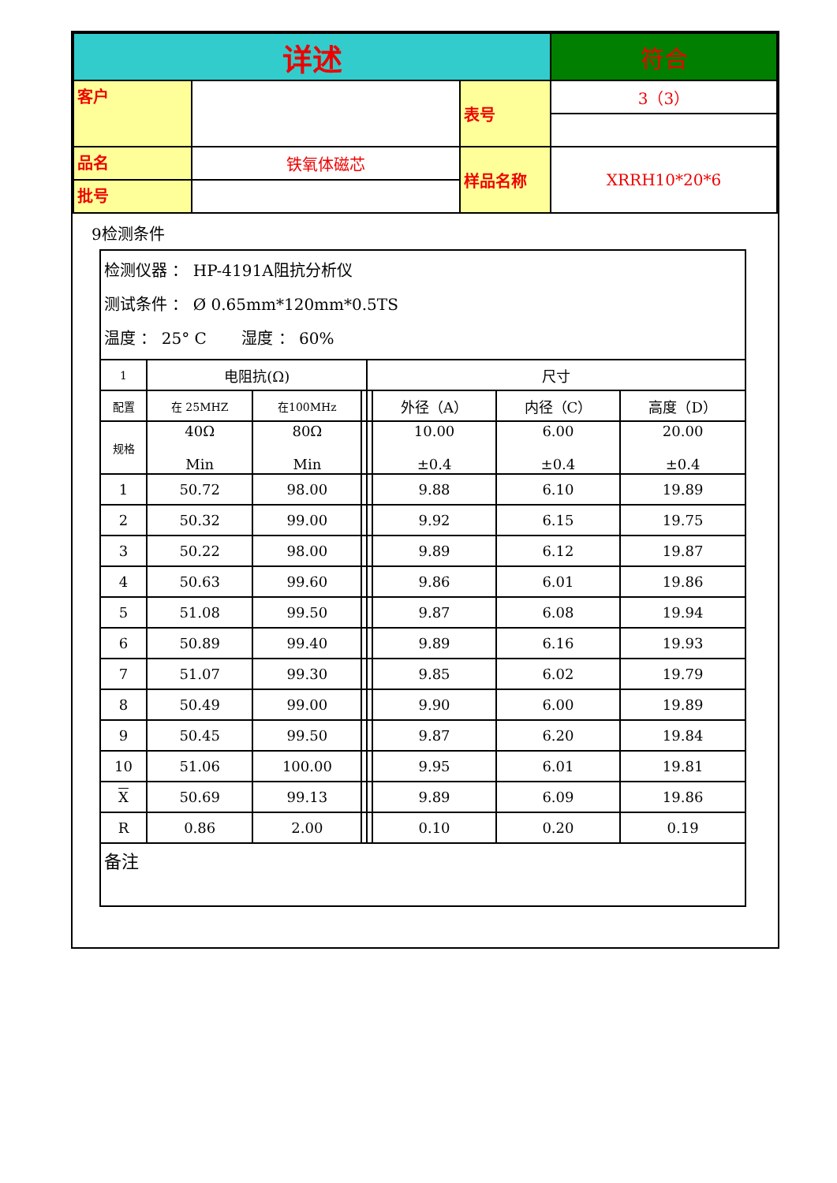| 详述 | | | 符合 |
| 客户 | | 表号 | 3（3） |
| 品名 | 铁氧体磁芯 | 样品名称 | XRRH10*20*6 |
| 批号 | | | |
9检测条件
| 检测仪器 ： HP-4191A阻抗分析仪 测试条件 ： Ø 0.65mm*120mm*0.5TS 温度 ： 25° C 湿度 ： 60% | | | | | | | |
| 1 | 电阻抗(Ω) | | | 尺寸 | | | |
| 配置 | 在 25MHZ | 在100MHz | | | 外径（A） | 内径（C） | 高度（D） |
| 规格 | 40Ω Min | 80Ω Min | | | 10.00 ±0.4 | 6.00 ±0.4 | 20.00 ±0.4 |
| 1 | 50.72 | 98.00 | | | 9.88 | 6.10 | 19.89 |
| 2 | 50.32 | 99.00 | | | 9.92 | 6.15 | 19.75 |
| 3 | 50.22 | 98.00 | | | 9.89 | 6.12 | 19.87 |
| 4 | 50.63 | 99.60 | | | 9.86 | 6.01 | 19.86 |
| 5 | 51.08 | 99.50 | | | 9.87 | 6.08 | 19.94 |
| 6 | 50.89 | 99.40 | | | 9.89 | 6.16 | 19.93 |
| 7 | 51.07 | 99.30 | | | 9.85 | 6.02 | 19.79 |
| 8 | 50.49 | 99.00 | | | 9.90 | 6.00 | 19.89 |
| 9 | 50.45 | 99.50 | | | 9.87 | 6.20 | 19.84 |
| 10 | 51.06 | 100.00 | | | 9.95 | 6.01 | 19.81 |
| X | 50.69 | 99.13 | | | 9.89 | 6.09 | 19.86 |
| R | 0.86 | 2.00 | | | 0.10 | 0.20 | 0.19 |
| 备注 | | | | | | | |